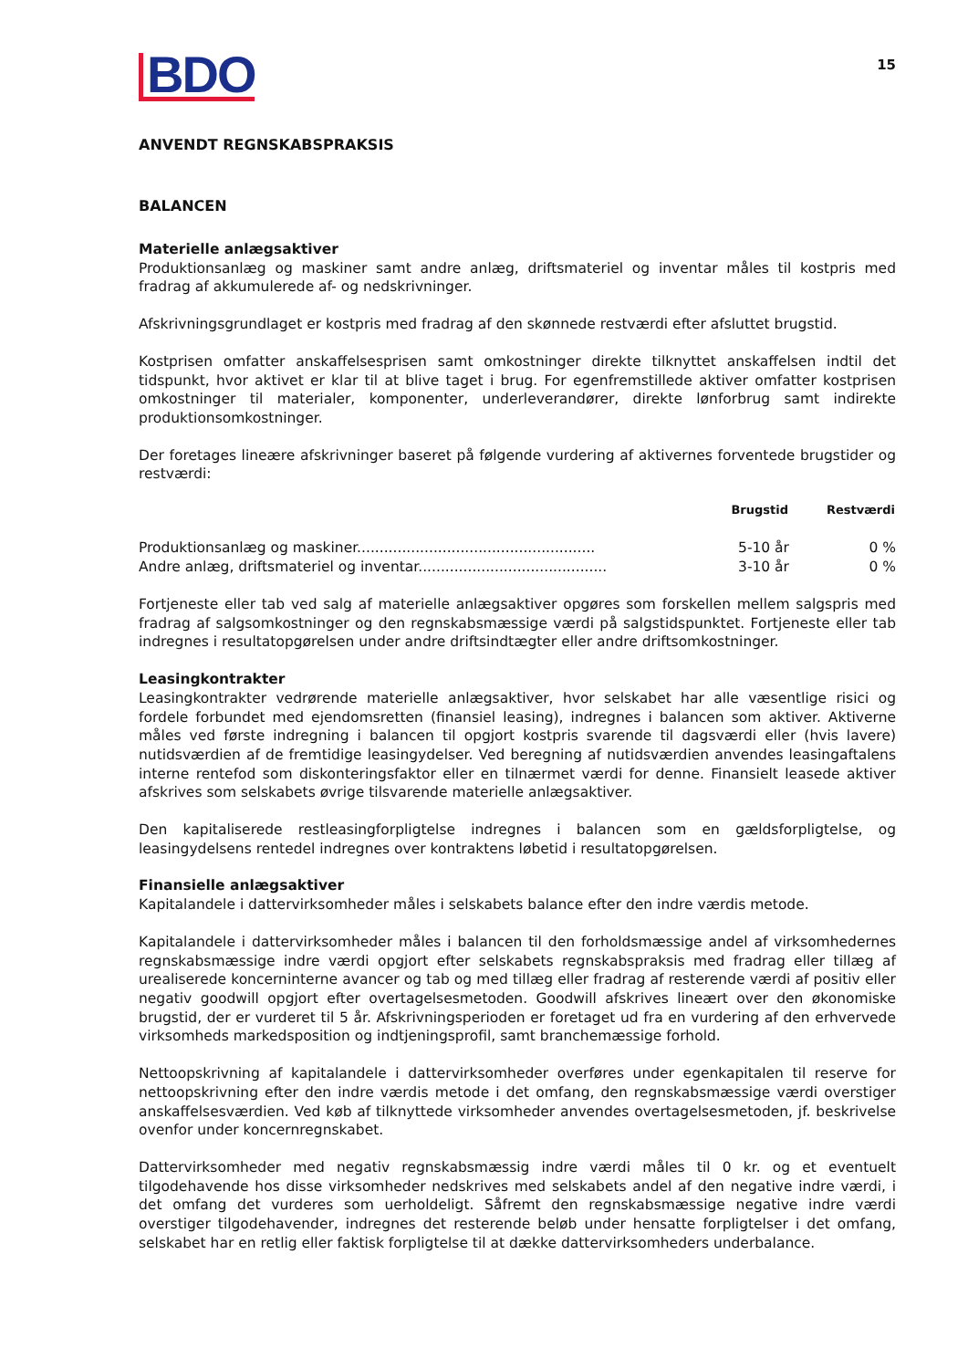BDO
15
ANVENDT REGNSKABSPRAKSIS
BALANCEN
Materielle anlægsaktiver
Produktionsanlæg og maskiner samt andre anlæg, driftsmateriel og inventar måles til kostpris med fradrag af akkumulerede af- og nedskrivninger.
Afskrivningsgrundlaget er kostpris med fradrag af den skønnede restværdi efter afsluttet brugstid.
Kostprisen omfatter anskaffelsesprisen samt omkostninger direkte tilknyttet anskaffelsen indtil det tidspunkt, hvor aktivet er klar til at blive taget i brug. For egenfremstillede aktiver omfatter kostprisen omkostninger til materialer, komponenter, underleverandører, direkte lønforbrug samt indirekte produktionsomkostninger.
Der foretages lineære afskrivninger baseret på følgende vurdering af aktivernes forventede brugstider og restværdi:
| | Brugstid | Restværdi |
| --- | --- | --- |
| Produktionsanlæg og maskiner..................................................... | 5-10 år | 0 % |
| Andre anlæg, driftsmateriel og inventar.......................................... | 3-10 år | 0 % |
Fortjeneste eller tab ved salg af materielle anlægsaktiver opgøres som forskellen mellem salgspris med fradrag af salgsomkostninger og den regnskabsmæssige værdi på salgstidspunktet. Fortjeneste eller tab indregnes i resultatopgørelsen under andre driftsindtægter eller andre driftsomkostninger.
Leasingkontrakter
Leasingkontrakter vedrørende materielle anlægsaktiver, hvor selskabet har alle væsentlige risici og fordele forbundet med ejendomsretten (finansiel leasing), indregnes i balancen som aktiver. Aktiverne måles ved første indregning i balancen til opgjort kostpris svarende til dagsværdi eller (hvis lavere) nutidsværdien af de fremtidige leasingydelser. Ved beregning af nutidsværdien anvendes leasingaftalens interne rentefod som diskonteringsfaktor eller en tilnærmet værdi for denne. Finansielt leasede aktiver afskrives som selskabets øvrige tilsvarende materielle anlægsaktiver.
Den kapitaliserede restleasingforpligtelse indregnes i balancen som en gældsforpligtelse, og leasingydelsens rentedel indregnes over kontraktens løbetid i resultatopgørelsen.
Finansielle anlægsaktiver
Kapitalandele i dattervirksomheder måles i selskabets balance efter den indre værdis metode.
Kapitalandele i dattervirksomheder måles i balancen til den forholdsmæssige andel af virksomhedernes regnskabsmæssige indre værdi opgjort efter selskabets regnskabspraksis med fradrag eller tillæg af urealiserede koncerninterne avancer og tab og med tillæg eller fradrag af resterende værdi af positiv eller negativ goodwill opgjort efter overtagelsesmetoden. Goodwill afskrives lineært over den økonomiske brugstid, der er vurderet til 5 år. Afskrivningsperioden er foretaget ud fra en vurdering af den erhvervede virksomheds markedsposition og indtjeningsprofil, samt branchemæssige forhold.
Nettoopskrivning af kapitalandele i dattervirksomheder overføres under egenkapitalen til reserve for nettoopskrivning efter den indre værdis metode i det omfang, den regnskabsmæssige værdi overstiger anskaffelsesværdien. Ved køb af tilknyttede virksomheder anvendes overtagelsesmetoden, jf. beskrivelse ovenfor under koncernregnskabet.
Dattervirksomheder med negativ regnskabsmæssig indre værdi måles til 0 kr. og et eventuelt tilgodehavende hos disse virksomheder nedskrives med selskabets andel af den negative indre værdi, i det omfang det vurderes som uerholdeligt. Såfremt den regnskabsmæssige negative indre værdi overstiger tilgodehavender, indregnes det resterende beløb under hensatte forpligtelser i det omfang, selskabet har en retlig eller faktisk forpligtelse til at dække dattervirksomheders underbalance.